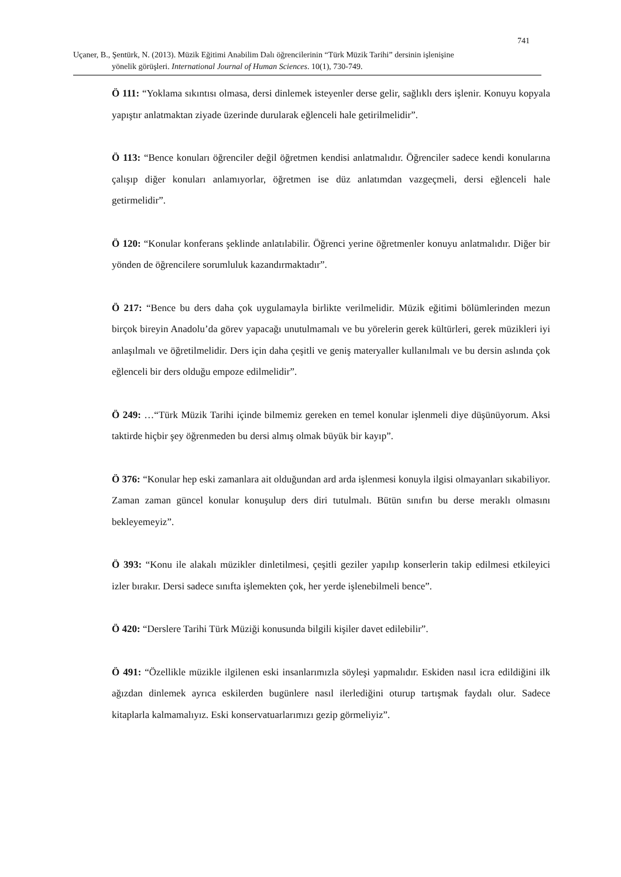741
Uçaner, B., Şentürk, N. (2013). Müzik Eğitimi Anabilim Dalı öğrencilerinin “Türk Müzik Tarihi” dersinin işlenişine
yönelik görüşleri. International Journal of Human Sciences. 10(1), 730-749.
Ö 111: “Yoklama sıkıntısı olmasa, dersi dinlemek isteyenler derse gelir, sağlıklı ders işlenir. Konuyu kopyala yapıştır anlatmaktan ziyade üzerinde durularak eğlenceli hale getirilmelidir”.
Ö 113: “Bence konuları öğrenciler değil öğretmen kendisi anlatmalıdır. Öğrenciler sadece kendi konularına çalışıp diğer konuları anlamıyorlar, öğretmen ise düz anlatımdan vazgeçmeli, dersi eğlenceli hale getirmelidir”.
Ö 120: “Konular konferans şeklinde anlatılabilir. Öğrenci yerine öğretmenler konuyu anlatmalıdır. Diğer bir yönden de öğrencilere sorumluluk kazandırmaktadır”.
Ö 217: “Bence bu ders daha çok uygulamayla birlikte verilmelidir. Müzik eğitimi bölümlerinden mezun birçok bireyin Anadolu’da görev yapacağı unutulmamalı ve bu yörelerin gerek kültürleri, gerek müzikleri iyi anlaşılmalı ve öğretilmelidir. Ders için daha çeşitli ve geniş materyaller kullanılmalı ve bu dersin aslında çok eğlenceli bir ders olduğu empoze edilmelidir”.
Ö 249: …“Türk Müzik Tarihi içinde bilmemiz gereken en temel konular işlenmeli diye düşünüyorum. Aksi taktirde hiçbir şey öğrenmeden bu dersi almış olmak büyük bir kayıp”.
Ö 376: “Konular hep eski zamanlara ait olduğundan ard arda işlenmesi konuyla ilgisi olmayanları sıkabiliyor. Zaman zaman güncel konular konuşulup ders diri tutulmalı. Bütün sınıfın bu derse meraklı olmasını bekleyemeyiz”.
Ö 393: “Konu ile alakalı müzikler dinletilmesi, çeşitli geziler yapılıp konserlerin takip edilmesi etkileyici izler bırakır. Dersi sadece sınıfta işlemekten çok, her yerde işlenebilmeli bence”.
Ö 420: “Derslere Tarihi Türk Müziği konusunda bilgili kişiler davet edilebilir”.
Ö 491: “Özellikle müzikle ilgilenen eski insanlarımızla söyleşi yapmalıdır. Eskiden nasıl icra edildiğini ilk ağızdan dinlemek ayrıca eskilerden bugünlere nasıl ilerlediğini oturup tartışmak faydalı olur. Sadece kitaplarla kalmamalıyız. Eski konservatuarlarımızı gezip görmeliyiz”.